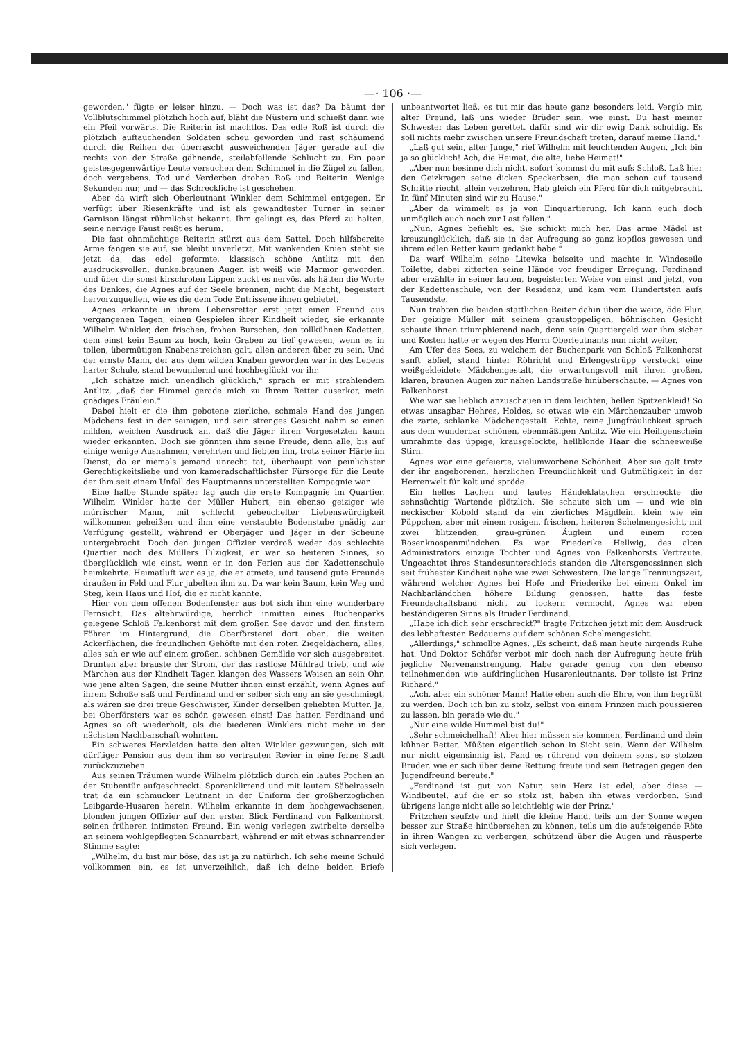—· 106 ·—
geworden," fügte er leiser hinzu. — Doch was ist das? Da bäumt der Vollblutschimmel plötzlich hoch auf, bläht die Nüstern und schießt dann wie ein Pfeil vorwärts. Die Reiterin ist machtlos. Das edle Roß ist durch die plötzlich auftauchenden Soldaten scheu geworden und rast schäumend durch die Reihen der überrascht ausweichenden Jäger gerade auf die rechts von der Straße gähnende, steilabfallende Schlucht zu. Ein paar geistesgegenwärtige Leute versuchen dem Schimmel in die Zügel zu fallen, doch vergebens. Tod und Verderben drohen Roß und Reiterin. Wenige Sekunden nur, und — das Schreckliche ist geschehen.
Aber da wirft sich Oberleutnant Winkler dem Schimmel entgegen. Er verfügt über Riesenkräfte und ist als gewandtester Turner in seiner Garnison längst rühmlichst bekannt. Ihm gelingt es, das Pferd zu halten, seine nervige Faust reißt es herum.
Die fast ohnmächtige Reiterin stürzt aus dem Sattel. Doch hilfsbereite Arme fangen sie auf, sie bleibt unverletzt. Mit wankenden Knien steht sie jetzt da, das edel geformte, klassisch schöne Antlitz mit den ausdrucksvollen, dunkelbraunen Augen ist weiß wie Marmor geworden, und über die sonst kirschroten Lippen zuckt es nervös, als hätten die Worte des Dankes, die Agnes auf der Seele brennen, nicht die Macht, begeistert hervorzuquellen, wie es die dem Tode Entrissene ihnen gebietet.
Agnes erkannte in ihrem Lebensretter erst jetzt einen Freund aus vergangenen Tagen, einen Gespielen ihrer Kindheit wieder, sie erkannte Wilhelm Winkler, den frischen, frohen Burschen, den tollkühnen Kadetten, dem einst kein Baum zu hoch, kein Graben zu tief gewesen, wenn es in tollen, übermütigen Knabenstreichen galt, allen anderen über zu sein. Und der ernste Mann, der aus dem wilden Knaben geworden war in des Lebens harter Schule, stand bewundernd und hochbeglückt vor ihr.
„Ich schätze mich unendlich glücklich," sprach er mit strahlendem Antlitz, „daß der Himmel gerade mich zu Ihrem Retter auserkor, mein gnädiges Fräulein."
Dabei hielt er die ihm gebotene zierliche, schmale Hand des jungen Mädchens fest in der seinigen, und sein strenges Gesicht nahm so einen milden, weichen Ausdruck an, daß die Jäger ihren Vorgesetzten kaum wieder erkannten. Doch sie gönnten ihm seine Freude, denn alle, bis auf einige wenige Ausnahmen, verehrten und liebten ihn, trotz seiner Härte im Dienst, da er niemals jemand unrecht tat, überhaupt von peinlichster Gerechtigkeitsliebe und von kameradschaftlichster Fürsorge für die Leute der ihm seit einem Unfall des Hauptmanns unterstellten Kompagnie war.
Eine halbe Stunde später lag auch die erste Kompagnie im Quartier. Wilhelm Winkler hatte der Müller Hubert, ein ebenso geiziger wie mürrischer Mann, mit schlecht geheuchelter Liebenswürdigkeit willkommen geheißen und ihm eine verstaubte Bodenstube gnädig zur Verfügung gestellt, während er Oberjäger und Jäger in der Scheune untergebracht. Doch den jungen Offizier verdroß weder das schlechte Quartier noch des Müllers Filzigkeit, er war so heiteren Sinnes, so überglücklich wie einst, wenn er in den Ferien aus der Kadettenschule heimkehrte. Heimatluft war es ja, die er atmete, und tausend gute Freunde draußen in Feld und Flur jubelten ihm zu. Da war kein Baum, kein Weg und Steg, kein Haus und Hof, die er nicht kannte.
Hier von dem offenen Bodenfenster aus bot sich ihm eine wunderbare Fernsicht. Das altehrwürdige, herrlich inmitten eines Buchenparks gelegene Schloß Falkenhorst mit dem großen See davor und den finstern Föhren im Hintergrund, die Oberförsterei dort oben, die weiten Ackerflächen, die freundlichen Gehöfte mit den roten Ziegeldächern, alles, alles sah er wie auf einem großen, schönen Gemälde vor sich ausgebreitet. Drunten aber brauste der Strom, der das rastlose Mühlrad trieb, und wie Märchen aus der Kindheit Tagen klangen des Wassers Weisen an sein Ohr, wie jene alten Sagen, die seine Mutter ihnen einst erzählt, wenn Agnes auf ihrem Schoße saß und Ferdinand und er selber sich eng an sie geschmiegt, als wären sie drei treue Geschwister, Kinder derselben geliebten Mutter. Ja, bei Oberförsters war es schön gewesen einst! Das hatten Ferdinand und Agnes so oft wiederholt, als die biederen Winklers nicht mehr in der nächsten Nachbarschaft wohnten.
Ein schweres Herzleiden hatte den alten Winkler gezwungen, sich mit dürftiger Pension aus dem ihm so vertrauten Revier in eine ferne Stadt zurückzuziehen.
Aus seinen Träumen wurde Wilhelm plötzlich durch ein lautes Pochen an der Stubentür aufgeschreckt. Sporenklirrend und mit lautem Säbelrasseln trat da ein schmucker Leutnant in der Uniform der großherzoglichen Leibgarde-Husaren herein. Wilhelm erkannte in dem hochgewachsenen, blonden jungen Offizier auf den ersten Blick Ferdinand von Falkenhorst, seinen früheren intimsten Freund. Ein wenig verlegen zwirbelte derselbe an seinem wohlgepflegten Schnurrbart, während er mit etwas schnarrender Stimme sagte:
„Wilhelm, du bist mir böse, das ist ja zu natürlich. Ich sehe meine Schuld vollkommen ein, es ist unverzeihlich, daß ich deine beiden Briefe unbeantwortet ließ, es tut mir das heute ganz besonders leid. Vergib mir, alter Freund, laß uns wieder Brüder sein, wie einst. Du hast meiner Schwester das Leben gerettet, dafür sind wir dir ewig Dank schuldig. Es soll nichts mehr zwischen unsere Freundschaft treten, darauf meine Hand."
„Laß gut sein, alter Junge," rief Wilhelm mit leuchtenden Augen. „Ich bin ja so glücklich! Ach, die Heimat, die alte, liebe Heimat!"
„Aber nun besinne dich nicht, sofort kommst du mit aufs Schloß. Laß hier den Geizkragen seine dicken Speckerbsen, die man schon auf tausend Schritte riecht, allein verzehren. Hab gleich ein Pferd für dich mitgebracht. In fünf Minuten sind wir zu Hause."
„Aber da wimmelt es ja von Einquartierung. Ich kann euch doch unmöglich auch noch zur Last fallen."
„Nun, Agnes befiehlt es. Sie schickt mich her. Das arme Mädel ist kreuzunglücklich, daß sie in der Aufregung so ganz kopflos gewesen und ihrem edlen Retter kaum gedankt habe."
Da warf Wilhelm seine Litewka beiseite und machte in Windeseile Toilette, dabei zitterten seine Hände vor freudiger Erregung. Ferdinand aber erzählte in seiner lauten, begeisterten Weise von einst und jetzt, von der Kadettenschule, von der Residenz, und kam vom Hundertsten aufs Tausendste.
Nun trabten die beiden stattlichen Reiter dahin über die weite, öde Flur. Der geizige Müller mit seinem graustoppeligen, höhnischen Gesicht schaute ihnen triumphierend nach, denn sein Quartiergeld war ihm sicher und Kosten hatte er wegen des Herrn Oberleutnants nun nicht weiter.
Am Ufer des Sees, zu welchem der Buchenpark von Schloß Falkenhorst sanft abfiel, stand hinter Röhricht und Erlengestrüpp versteckt eine weißgekleidete Mädchengestalt, die erwartungsvoll mit ihren großen, klaren, braunen Augen zur nahen Landstraße hinüberschaute. — Agnes von Falkenhorst.
Wie war sie lieblich anzuschauen in dem leichten, hellen Spitzenkleid! So etwas unsagbar Hehres, Holdes, so etwas wie ein Märchenzauber umwob die zarte, schlanke Mädchengestalt. Echte, reine Jungfräulichkeit sprach aus dem wunderbar schönen, ebenmäßigen Antlitz. Wie ein Heiligenschein umrahmte das üppige, krausgelockte, hellblonde Haar die schneeweiße Stirn.
Agnes war eine gefeierte, vielumworbene Schönheit. Aber sie galt trotz der ihr angeborenen, herzlichen Freundlichkeit und Gutmütigkeit in der Herrenwelt für kalt und spröde.
Ein helles Lachen und lautes Händeklatschen erschreckte die sehnsüchtig Wartende plötzlich. Sie schaute sich um — und wie ein neckischer Kobold stand da ein zierliches Mägdlein, klein wie ein Püppchen, aber mit einem rosigen, frischen, heiteren Schelmengesicht, mit zwei blitzenden, grau-grünen Äuglein und einem roten Rosenknospenmündchen. Es war Friederike Hellwig, des alten Administrators einzige Tochter und Agnes von Falkenhorsts Vertraute. Ungeachtet ihres Standesunterschieds standen die Altersgenossinnen sich seit frühester Kindheit nahe wie zwei Schwestern. Die lange Trennungszeit, während welcher Agnes bei Hofe und Friederike bei einem Onkel im Nachbarländchen höhere Bildung genossen, hatte das feste Freundschaftsband nicht zu lockern vermocht. Agnes war eben beständigeren Sinns als Bruder Ferdinand.
„Habe ich dich sehr erschreckt?" fragte Fritzchen jetzt mit dem Ausdruck des lebhaftesten Bedauerns auf dem schönen Schelmengesicht.
„Allerdings," schmollte Agnes. „Es scheint, daß man heute nirgends Ruhe hat. Und Doktor Schäfer verbot mir doch nach der Aufregung heute früh jegliche Nervenanstrengung. Habe gerade genug von den ebenso teilnehmenden wie aufdringlichen Husarenleutnants. Der tollste ist Prinz Richard."
„Ach, aber ein schöner Mann! Hatte eben auch die Ehre, von ihm begrüßt zu werden. Doch ich bin zu stolz, selbst von einem Prinzen mich poussieren zu lassen, bin gerade wie du."
„Nur eine wilde Hummel bist du!"
„Sehr schmeichelhaft! Aber hier müssen sie kommen, Ferdinand und dein kühner Retter. Müßten eigentlich schon in Sicht sein. Wenn der Wilhelm nur nicht eigensinnig ist. Fand es rührend von deinem sonst so stolzen Bruder, wie er sich über deine Rettung freute und sein Betragen gegen den Jugendfreund bereute."
„Ferdinand ist gut von Natur, sein Herz ist edel, aber diese — Windbeutel, auf die er so stolz ist, haben ihn etwas verdorben. Sind übrigens lange nicht alle so leichtlebig wie der Prinz."
Fritzchen seufzte und hielt die kleine Hand, teils um der Sonne wegen besser zur Straße hinübersehen zu können, teils um die aufsteigende Röte in ihren Wangen zu verbergen, schützend über die Augen und räusperte sich verlegen.